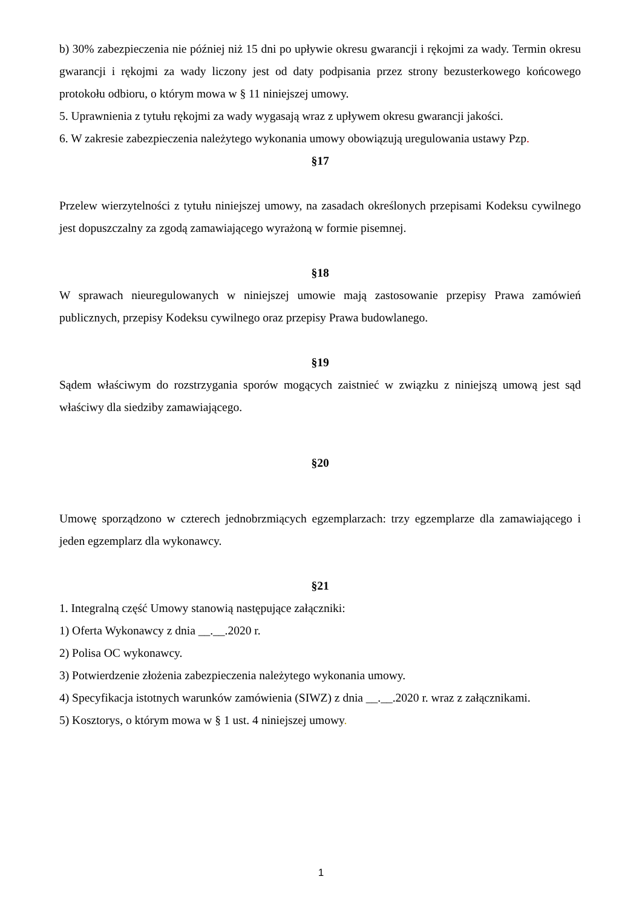b) 30% zabezpieczenia nie później niż 15 dni po upływie okresu gwarancji i rękojmi za wady. Termin okresu gwarancji i rękojmi za wady liczony jest od daty podpisania przez strony bezusterkowego końcowego protokołu odbioru, o którym mowa w § 11 niniejszej umowy.
5. Uprawnienia z tytułu rękojmi za wady wygasają wraz z upływem okresu gwarancji jakości.
6. W zakresie zabezpieczenia należytego wykonania umowy obowiązują uregulowania ustawy Pzp.
§17
Przelew wierzytelności z tytułu niniejszej umowy, na zasadach określonych przepisami Kodeksu cywilnego jest dopuszczalny za zgodą zamawiającego wyrażoną w formie pisemnej.
§18
W sprawach nieuregulowanych w niniejszej umowie mają zastosowanie przepisy Prawa zamówień publicznych, przepisy Kodeksu cywilnego oraz przepisy Prawa budowlanego.
§19
Sądem właściwym do rozstrzygania sporów mogących zaistnieć w związku z niniejszą umową jest sąd właściwy dla siedziby zamawiającego.
§20
Umowę sporządzono w czterech jednobrzmiących egzemplarzach: trzy egzemplarze dla zamawiającego i jeden egzemplarz dla wykonawcy.
§21
1. Integralną część Umowy stanowią następujące załączniki:
1) Oferta Wykonawcy z dnia __.__.2020 r.
2) Polisa OC wykonawcy.
3) Potwierdzenie złożenia zabezpieczenia należytego wykonania umowy.
4) Specyfikacja istotnych warunków zamówienia (SIWZ) z dnia __.__.2020 r. wraz z załącznikami.
5) Kosztorys, o którym mowa w § 1 ust. 4 niniejszej umowy.
1